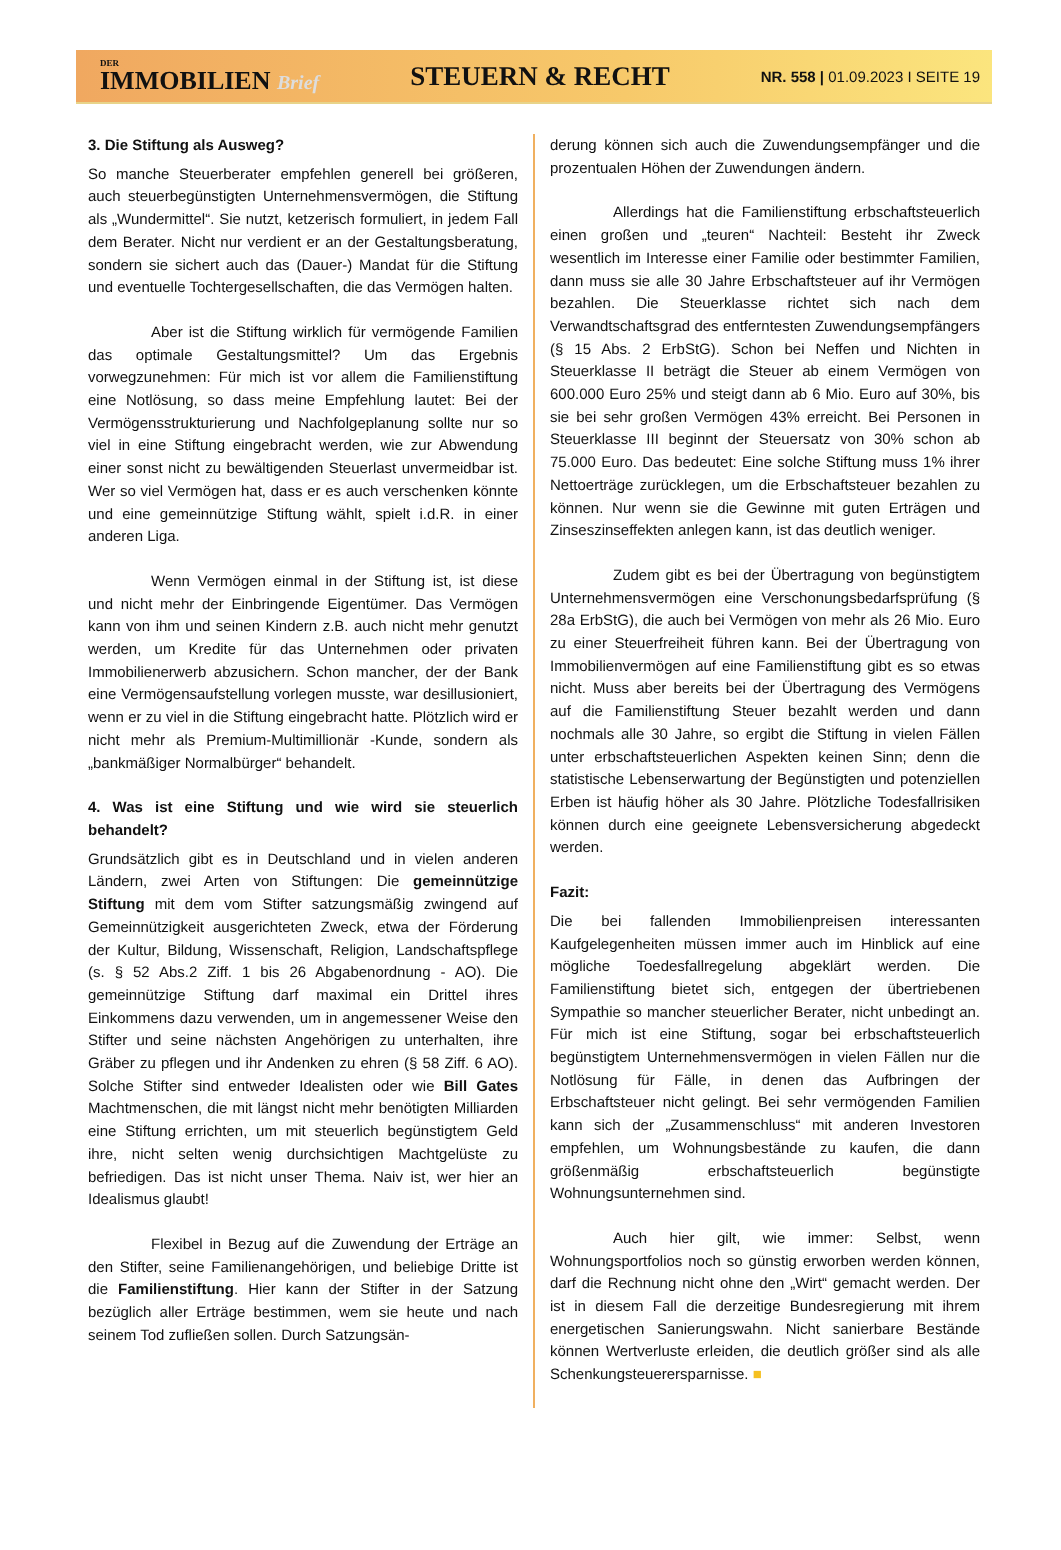DER
IMMOBILIEN Brief
STEUERN & RECHT
NR. 558 | 01.09.2023 I SEITE 19
3. Die Stiftung als Ausweg?
So manche Steuerberater empfehlen generell bei größeren, auch steuerbegünstigten Unternehmensvermögen, die Stiftung als „Wundermittel“. Sie nutzt, ketzerisch formuliert, in jedem Fall dem Berater. Nicht nur verdient er an der Gestaltungsberatung, sondern sie sichert auch das (Dauer-) Mandat für die Stiftung und eventuelle Tochtergesellschaften, die das Vermögen halten.
Aber ist die Stiftung wirklich für vermögende Familien das optimale Gestaltungsmittel? Um das Ergebnis vorwegzunehmen: Für mich ist vor allem die Familienstiftung eine Notlösung, so dass meine Empfehlung lautet: Bei der Vermögensstrukturierung und Nachfolgeplanung sollte nur so viel in eine Stiftung eingebracht werden, wie zur Abwendung einer sonst nicht zu bewältigenden Steuerlast unvermeidbar ist. Wer so viel Vermögen hat, dass er es auch verschenken könnte und eine gemeinnützige Stiftung wählt, spielt i.d.R. in einer anderen Liga.
Wenn Vermögen einmal in der Stiftung ist, ist diese und nicht mehr der Einbringende Eigentümer. Das Vermögen kann von ihm und seinen Kindern z.B. auch nicht mehr genutzt werden, um Kredite für das Unternehmen oder privaten Immobilienerwerb abzusichern. Schon mancher, der der Bank eine Vermögensaufstellung vorlegen musste, war desillusioniert, wenn er zu viel in die Stiftung eingebracht hatte. Plötzlich wird er nicht mehr als Premium-Multimillionär -Kunde, sondern als „bankmäßiger Normalbürger“ behandelt.
4. Was ist eine Stiftung und wie wird sie steuerlich behandelt?
Grundsätzlich gibt es in Deutschland und in vielen anderen Ländern, zwei Arten von Stiftungen: Die gemeinnützige Stiftung mit dem vom Stifter satzungsmäßig zwingend auf Gemeinnützigkeit ausgerichteten Zweck, etwa der Förderung der Kultur, Bildung, Wissenschaft, Religion, Landschaftspflege (s. § 52 Abs.2 Ziff. 1 bis 26 Abgabenordnung - AO). Die gemeinnützige Stiftung darf maximal ein Drittel ihres Einkommens dazu verwenden, um in angemessener Weise den Stifter und seine nächsten Angehörigen zu unterhalten, ihre Gräber zu pflegen und ihr Andenken zu ehren (§ 58 Ziff. 6 AO). Solche Stifter sind entweder Idealisten oder wie Bill Gates Machtmenschen, die mit längst nicht mehr benötigten Milliarden eine Stiftung errichten, um mit steuerlich begünstigtem Geld ihre, nicht selten wenig durchsichtigen Machtgelüste zu befriedigen. Das ist nicht unser Thema. Naiv ist, wer hier an Idealismus glaubt!
Flexibel in Bezug auf die Zuwendung der Erträge an den Stifter, seine Familienangehörigen, und beliebige Dritte ist die Familienstiftung. Hier kann der Stifter in der Satzung bezüglich aller Erträge bestimmen, wem sie heute und nach seinem Tod zufließen sollen. Durch Satzungsän-
derung können sich auch die Zuwendungsempfänger und die prozentualen Höhen der Zuwendungen ändern.
Allerdings hat die Familienstiftung erbschaftsteuerlich einen großen und „teuren“ Nachteil: Besteht ihr Zweck wesentlich im Interesse einer Familie oder bestimmter Familien, dann muss sie alle 30 Jahre Erbschaftsteuer auf ihr Vermögen bezahlen. Die Steuerklasse richtet sich nach dem Verwandtschaftsgrad des entferntesten Zuwendungsempfängers (§ 15 Abs. 2 ErbStG). Schon bei Neffen und Nichten in Steuerklasse II beträgt die Steuer ab einem Vermögen von 600.000 Euro 25% und steigt dann ab 6 Mio. Euro auf 30%, bis sie bei sehr großen Vermögen 43% erreicht. Bei Personen in Steuerklasse III beginnt der Steuersatz von 30% schon ab 75.000 Euro. Das bedeutet: Eine solche Stiftung muss 1% ihrer Nettoerträge zurücklegen, um die Erbschaftsteuer bezahlen zu können. Nur wenn sie die Gewinne mit guten Erträgen und Zinseszinseffekten anlegen kann, ist das deutlich weniger.
Zudem gibt es bei der Übertragung von begünstigtem Unternehmensvermögen eine Verschonungsbedarfsprüfung (§ 28a ErbStG), die auch bei Vermögen von mehr als 26 Mio. Euro zu einer Steuerfreiheit führen kann. Bei der Übertragung von Immobilienvermögen auf eine Familienstiftung gibt es so etwas nicht. Muss aber bereits bei der Übertragung des Vermögens auf die Familienstiftung Steuer bezahlt werden und dann nochmals alle 30 Jahre, so ergibt die Stiftung in vielen Fällen unter erbschaftsteuerlichen Aspekten keinen Sinn; denn die statistische Lebenserwartung der Begünstigten und potenziellen Erben ist häufig höher als 30 Jahre. Plötzliche Todesfallrisiken können durch eine geeignete Lebensversicherung abgedeckt werden.
Fazit:
Die bei fallenden Immobilienpreisen interessanten Kaufgelegenheiten müssen immer auch im Hinblick auf eine mögliche Toedesfallregelung abgeklärt werden. Die Familienstiftung bietet sich, entgegen der übertriebenen Sympathie so mancher steuerlicher Berater, nicht unbedingt an. Für mich ist eine Stiftung, sogar bei erbschaftsteuerlich begünstigtem Unternehmensvermögen in vielen Fällen nur die Notlösung für Fälle, in denen das Aufbringen der Erbschaftsteuer nicht gelingt. Bei sehr vermögenden Familien kann sich der „Zusammenschluss“ mit anderen Investoren empfehlen, um Wohnungsbestände zu kaufen, die dann größenmäßig erbschaftsteuerlich begünstigte Wohnungsunternehmen sind.
Auch hier gilt, wie immer: Selbst, wenn Wohnungsportfolios noch so günstig erworben werden können, darf die Rechnung nicht ohne den „Wirt“ gemacht werden. Der ist in diesem Fall die derzeitige Bundesregierung mit ihrem energetischen Sanierungswahn. Nicht sanierbare Bestände können Wertverluste erleiden, die deutlich größer sind als alle Schenkungsteuerersparnisse. ■